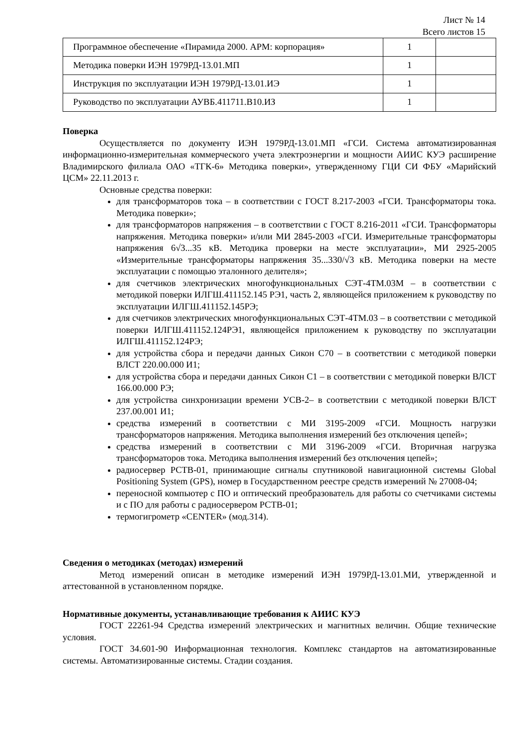Лист № 14
Всего листов 15
| Программное обеспечение «Пирамида 2000. АРМ: корпорация» | 1 | |
| Методика поверки ИЭН 1979РД-13.01.МП | 1 | |
| Инструкция по эксплуатации ИЭН 1979РД-13.01.ИЭ | 1 | |
| Руководство по эксплуатации АУВБ.411711.В10.ИЗ | 1 | |
Поверка
Осуществляется по документу ИЭН 1979РД-13.01.МП «ГСИ. Система автоматизированная информационно-измерительная коммерческого учета электроэнергии и мощности АИИС КУЭ расширение Владимирского филиала ОАО «ТГК-6» Методика поверки», утвержденному ГЦИ СИ ФБУ «Марийский ЦСМ» 22.11.2013 г.
Основные средства поверки:
для трансформаторов тока – в соответствии с ГОСТ 8.217-2003 «ГСИ. Трансформаторы тока. Методика поверки»;
для трансформаторов напряжения – в соответствии с ГОСТ 8.216-2011 «ГСИ. Трансформаторы напряжения. Методика поверки» и/или МИ 2845-2003 «ГСИ. Измерительные трансформаторы напряжения 6√3...35 кВ. Методика проверки на месте эксплуатации», МИ 2925-2005 «Измерительные трансформаторы напряжения 35...330/√3 кВ. Методика поверки на месте эксплуатации с помощью эталонного делителя»;
для счетчиков электрических многофункциональных СЭТ-4ТМ.03М – в соответствии с методикой поверки ИЛГШ.411152.145 РЭ1, часть 2, являющейся приложением к руководству по эксплуатации ИЛГШ.411152.145РЭ;
для счетчиков электрических многофункциональных СЭТ-4ТМ.03 – в соответствии с методикой поверки ИЛГШ.411152.124РЭ1, являющейся приложением к руководству по эксплуатации ИЛГШ.411152.124РЭ;
для устройства сбора и передачи данных Сикон С70 – в соответствии с методикой поверки ВЛСТ 220.00.000 И1;
для устройства сбора и передачи данных Сикон С1 – в соответствии с методикой поверки ВЛСТ 166.00.000 РЭ;
для устройства синхронизации времени УСВ-2– в соответствии с методикой поверки ВЛСТ 237.00.001 И1;
средства измерений в соответствии с МИ 3195-2009 «ГСИ. Мощность нагрузки трансформаторов напряжения. Методика выполнения измерений без отключения цепей»;
средства измерений в соответствии с МИ 3196-2009 «ГСИ. Вторичная нагрузка трансформаторов тока. Методика выполнения измерений без отключения цепей»;
радиосервер РСТВ-01, принимающие сигналы спутниковой навигационной системы Global Positioning System (GPS), номер в Государственном реестре средств измерений № 27008-04;
переносной компьютер с ПО и оптический преобразователь для работы со счетчиками системы и с ПО для работы с радиосервером РСТВ-01;
термогигрометр «CENTER» (мод.314).
Сведения о методиках (методах) измерений
Метод измерений описан в методике измерений ИЭН 1979РД-13.01.МИ, утвержденной и аттестованной в установленном порядке.
Нормативные документы, устанавливающие требования к АИИС КУЭ
ГОСТ 22261-94 Средства измерений электрических и магнитных величин. Общие технические условия.
ГОСТ 34.601-90 Информационная технология. Комплекс стандартов на автоматизированные системы. Автоматизированные системы. Стадии создания.